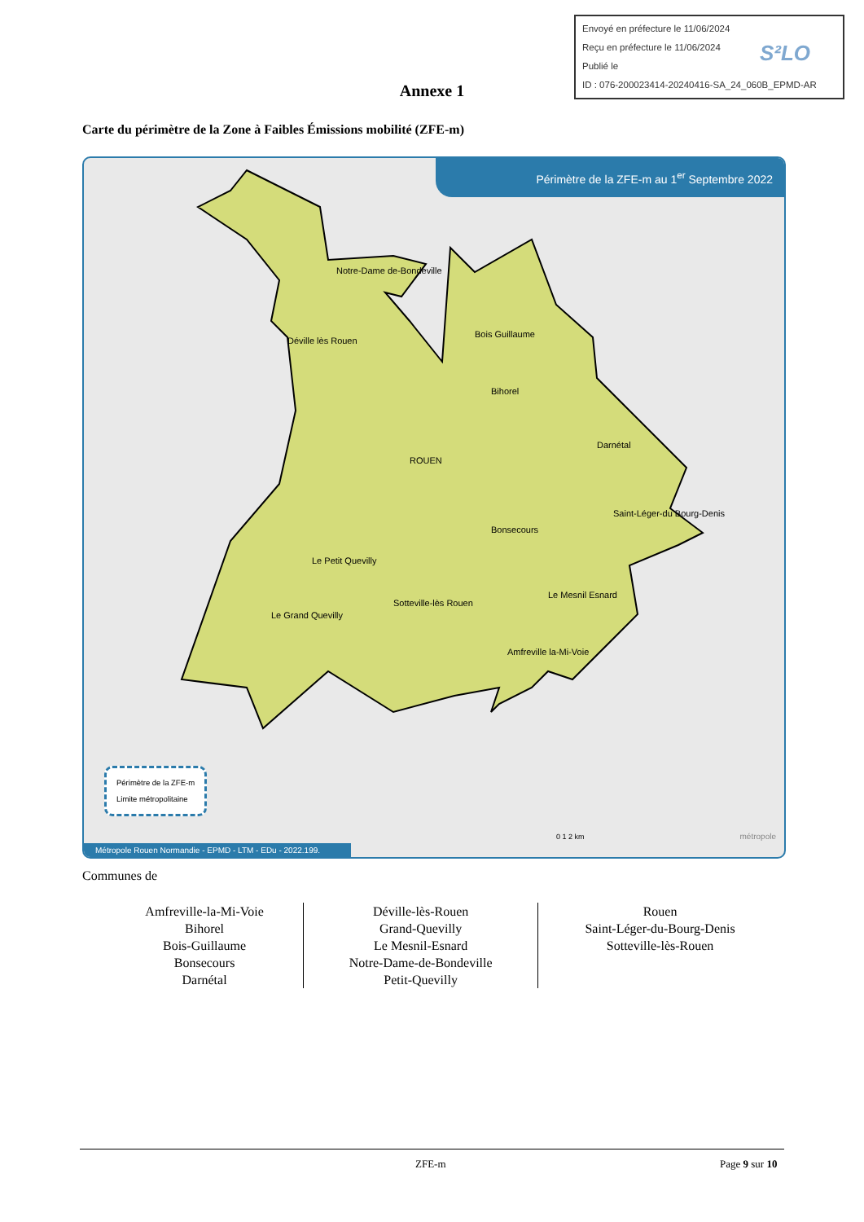Envoyé en préfecture le 11/06/2024
Reçu en préfecture le 11/06/2024
Publié le
ID : 076-200023414-20240416-SA_24_060B_EPMD-AR
S²LO
Annexe 1
Carte du périmètre de la Zone à Faibles Émissions mobilité (ZFE-m)
Périmètre de la ZFE-m au 1<sup>er</sup> Septembre 2022
Notre-Dame de-Bondeville
Déville lès Rouen
Bois Guillaume
Bihorel
ROUEN
Darnétal
Saint-Léger-du Bourg-Denis
Bonsecours
Le Petit Quevilly
Le Mesnil Esnard
Le Grand Quevilly
Sotteville-lès Rouen
Amfreville la-Mi-Voie
Périmètre de la ZFE-m
Limite métropolitaine
0 1 2 km métropole
Métropole Rouen Normandie - EPMD - LTM - EDu - 2022.199.
Communes de
| Amfreville-la-Mi-Voie Bihorel Bois-Guillaume Bonsecours Darnétal | Déville-lès-Rouen Grand-Quevilly Le Mesnil-Esnard Notre-Dame-de-Bondeville Petit-Quevilly | Rouen Saint-Léger-du-Bourg-Denis Sotteville-lès-Rouen |
ZFE-m Page 9 sur 10